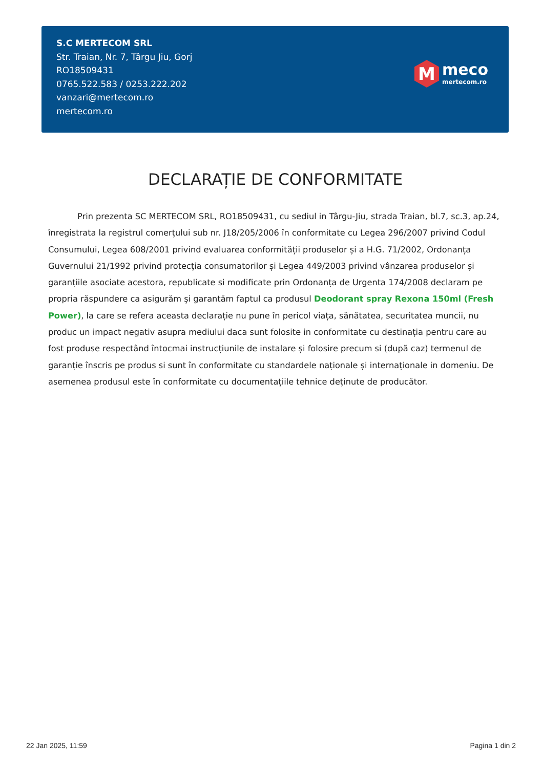S.C MERTECOM SRL
Str. Traian, Nr. 7, Târgu Jiu, Gorj
RO18509431
0765.522.583 / 0253.222.202
vanzari@mertecom.ro
mertecom.ro
M
meco
mertecom.ro
DECLARAȚIE DE CONFORMITATE
Prin prezenta SC MERTECOM SRL, RO18509431, cu sediul in Târgu-Jiu, strada Traian, bl.7, sc.3, ap.24, înregistrata la registrul comerțului sub nr. J18/205/2006 în conformitate cu Legea 296/2007 privind Codul Consumului, Legea 608/2001 privind evaluarea conformității produselor și a H.G. 71/2002, Ordonanța Guvernului 21/1992 privind protecția consumatorilor și Legea 449/2003 privind vânzarea produselor și garanțiile asociate acestora, republicate si modificate prin Ordonanța de Urgenta 174/2008 declaram pe propria răspundere ca asigurăm și garantăm faptul ca produsul Deodorant spray Rexona 150ml (Fresh Power), la care se refera aceasta declarație nu pune în pericol viața, sănătatea, securitatea muncii, nu produc un impact negativ asupra mediului daca sunt folosite in conformitate cu destinația pentru care au fost produse respectând întocmai instrucțiunile de instalare și folosire precum si (după caz) termenul de garanție înscris pe produs si sunt în conformitate cu standardele naționale și internaționale in domeniu. De asemenea produsul este în conformitate cu documentațiile tehnice deținute de producător.
22 Jan 2025, 11:59 Pagina 1 din 2